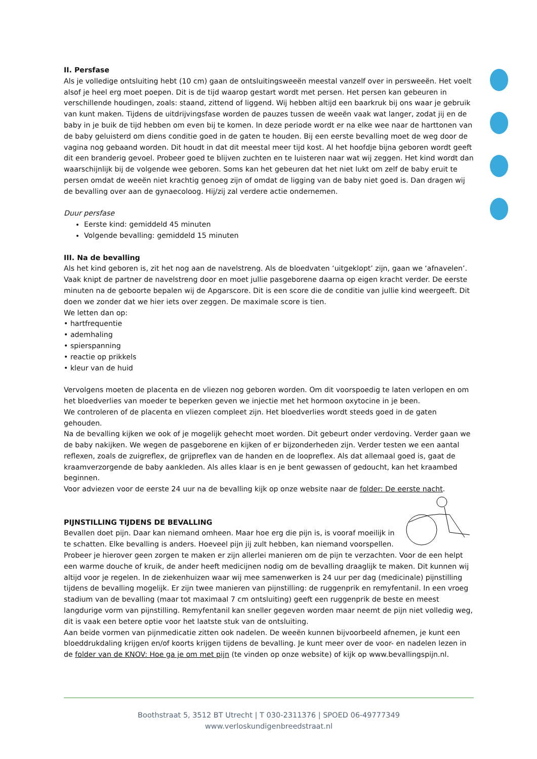II. Persfase
Als je volledige ontsluiting hebt (10 cm) gaan de ontsluitingsweeën meestal vanzelf over in persweeën. Het voelt alsof je heel erg moet poepen. Dit is de tijd waarop gestart wordt met persen. Het persen kan gebeuren in verschillende houdingen, zoals: staand, zittend of liggend. Wij hebben altijd een baarkruk bij ons waar je gebruik van kunt maken. Tijdens de uitdrijvingsfase worden de pauzes tussen de weeën vaak wat langer, zodat jij en de baby in je buik de tijd hebben om even bij te komen. In deze periode wordt er na elke wee naar de harttonen van de baby geluisterd om diens conditie goed in de gaten te houden. Bij een eerste bevalling moet de weg door de vagina nog gebaand worden. Dit houdt in dat dit meestal meer tijd kost. Al het hoofdje bijna geboren wordt geeft dit een branderig gevoel. Probeer goed te blijven zuchten en te luisteren naar wat wij zeggen. Het kind wordt dan waarschijnlijk bij de volgende wee geboren. Soms kan het gebeuren dat het niet lukt om zelf de baby eruit te persen omdat de weeën niet krachtig genoeg zijn of omdat de ligging van de baby niet goed is. Dan dragen wij de bevalling over aan de gynaecoloog. Hij/zij zal verdere actie ondernemen.
Duur persfase
Eerste kind: gemiddeld 45 minuten
Volgende bevalling: gemiddeld 15 minuten
III. Na de bevalling
Als het kind geboren is, zit het nog aan de navelstreng. Als de bloedvaten ‘uitgeklopt’ zijn, gaan we ‘afnavelen’. Vaak knipt de partner de navelstreng door en moet jullie pasgeborene daarna op eigen kracht verder. De eerste minuten na de geboorte bepalen wij de Apgarscore. Dit is een score die de conditie van jullie kind weergeeft. Dit doen we zonder dat we hier iets over zeggen. De maximale score is tien.
We letten dan op:
• hartfrequentie
• ademhaling
• spierspanning
• reactie op prikkels
• kleur van de huid
Vervolgens moeten de placenta en de vliezen nog geboren worden. Om dit voorspoedig te laten verlopen en om het bloedverlies van moeder te beperken geven we injectie met het hormoon oxytocine in je been.
We controleren of de placenta en vliezen compleet zijn. Het bloedverlies wordt steeds goed in de gaten gehouden.
Na de bevalling kijken we ook of je mogelijk gehecht moet worden. Dit gebeurt onder verdoving. Verder gaan we de baby nakijken. We wegen de pasgeborene en kijken of er bijzonderheden zijn. Verder testen we een aantal reflexen, zoals de zuigreflex, de grijpreflex van de handen en de loopreflex. Als dat allemaal goed is, gaat de kraamverzorgende de baby aankleden. Als alles klaar is en je bent gewassen of gedoucht, kan het kraambed beginnen.
Voor adviezen voor de eerste 24 uur na de bevalling kijk op onze website naar de folder: De eerste nacht.
PIJNSTILLING TIJDENS DE BEVALLING
Bevallen doet pijn. Daar kan niemand omheen. Maar hoe erg die pijn is, is vooraf moeilijk in te schatten. Elke bevalling is anders. Hoeveel pijn jij zult hebben, kan niemand voorspellen. Probeer je hierover geen zorgen te maken er zijn allerlei manieren om de pijn te verzachten. Voor de een helpt een warme douche of kruik, de ander heeft medicijnen nodig om de bevalling draaglijk te maken. Dit kunnen wij altijd voor je regelen. In de ziekenhuizen waar wij mee samenwerken is 24 uur per dag (medicinale) pijnstilling tijdens de bevalling mogelijk. Er zijn twee manieren van pijnstilling: de ruggenprik en remyfentanil. In een vroeg stadium van de bevalling (maar tot maximaal 7 cm ontsluiting) geeft een ruggenprik de beste en meest langdurige vorm van pijnstilling. Remyfentanil kan sneller gegeven worden maar neemt de pijn niet volledig weg, dit is vaak een betere optie voor het laatste stuk van de ontsluiting.
Aan beide vormen van pijnmedicatie zitten ook nadelen. De weeën kunnen bijvoorbeeld afnemen, je kunt een bloeddrukdaling krijgen en/of koorts krijgen tijdens de bevalling. Je kunt meer over de voor- en nadelen lezen in de folder van de KNOV: Hoe ga je om met pijn (te vinden op onze website) of kijk op www.bevallingspijn.nl.
Boothstraat 5, 3512 BT Utrecht | T 030-2311376 | SPOED 06-49777349
www.verloskundigenbreedstraat.nl